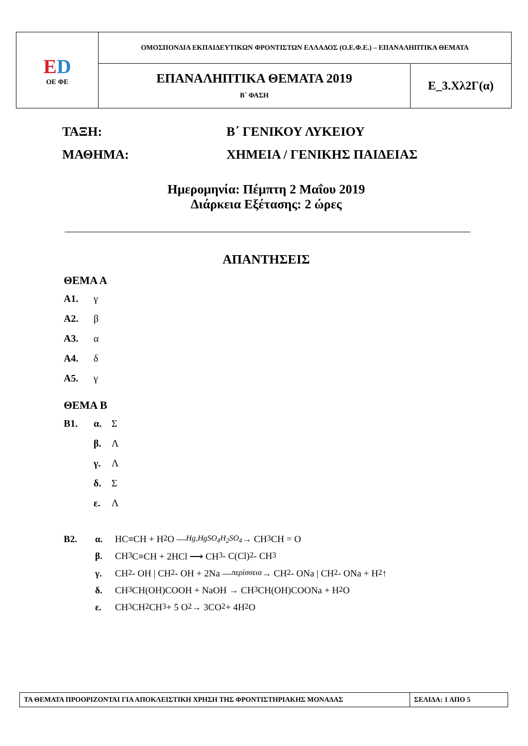| E D ΟΕ ΦΕ | ΟΜΟΣΠΟΝΔΙΑ ΕΚΠΑΙΔΕΥΤΙΚΩΝ ΦΡΟΝΤΙΣΤΩΝ ΕΛΛΑΔΟΣ (Ο.Ε.Φ.Ε.) – ΕΠΑΝΑΛΗΠΤΙΚΑ ΘΕΜΑΤΑ | |
| | ΕΠΑΝΑΛΗΠΤΙΚΑ ΘΕΜΑΤΑ 2019 Β΄ ΦΑΣΗ | Ε_3.Χλ2Γ(α) |
ΤΑΞΗ: Β΄ ΓΕΝΙΚΟΥ ΛΥΚΕΙΟΥ
ΜΑΘΗΜΑ: ΧΗΜΕΙΑ / ΓΕΝΙΚΗΣ ΠΑΙΔΕΙΑΣ
Ημερομηνία: Πέμπτη 2 Μαΐου 2019
Διάρκεια Εξέτασης: 2 ώρες
ΑΠΑΝΤΗΣΕΙΣ
ΘΕΜΑ Α
Α1. γ
Α2. β
Α3. α
Α4. δ
Α5. γ
ΘΕΜΑ Β
Β1. α. Σ
β. Λ
γ. Λ
δ. Σ
ε. Λ
Β2. α. HC≡CH + H<sub>2</sub>O —<sup>Hg,HgSO<sub>4</sub></sup><sub>H<sub>2</sub>SO<sub>4</sub></sub> → CH<sub>3</sub>CH = O
β. CH<sub>3</sub>C≡CH + 2HCl ⟶ CH<sub>3</sub> - C(Cl)<sub>2</sub> - CH<sub>3</sub>
γ. CH<sub>2</sub> - OH | CH<sub>2</sub> - OH + 2Na —<sup>περίσσεια</sup> → CH<sub>2</sub> - ONa | CH<sub>2</sub> - ONa + H<sub>2</sub>↑
δ. CH<sub>3</sub>CH(OH)COOH + NaOH → CH<sub>3</sub>CH(OH)COONa + H<sub>2</sub>O
ε. CH<sub>3</sub>CH<sub>2</sub>CH<sub>3</sub> + 5 O<sub>2</sub> → 3CO<sub>2</sub> + 4H<sub>2</sub>O
| ΤΑ ΘΕΜΑΤΑ ΠΡΟΟΡΙΖΟΝΤΑΙ ΓΙΑ ΑΠΟΚΛΕΙΣΤΙΚΗ ΧΡΗΣΗ ΤΗΣ ΦΡΟΝΤΙΣΤΗΡΙΑΚΗΣ ΜΟΝΑΔΑΣ | ΣΕΛΙΔΑ: 1 ΑΠΟ 5 |